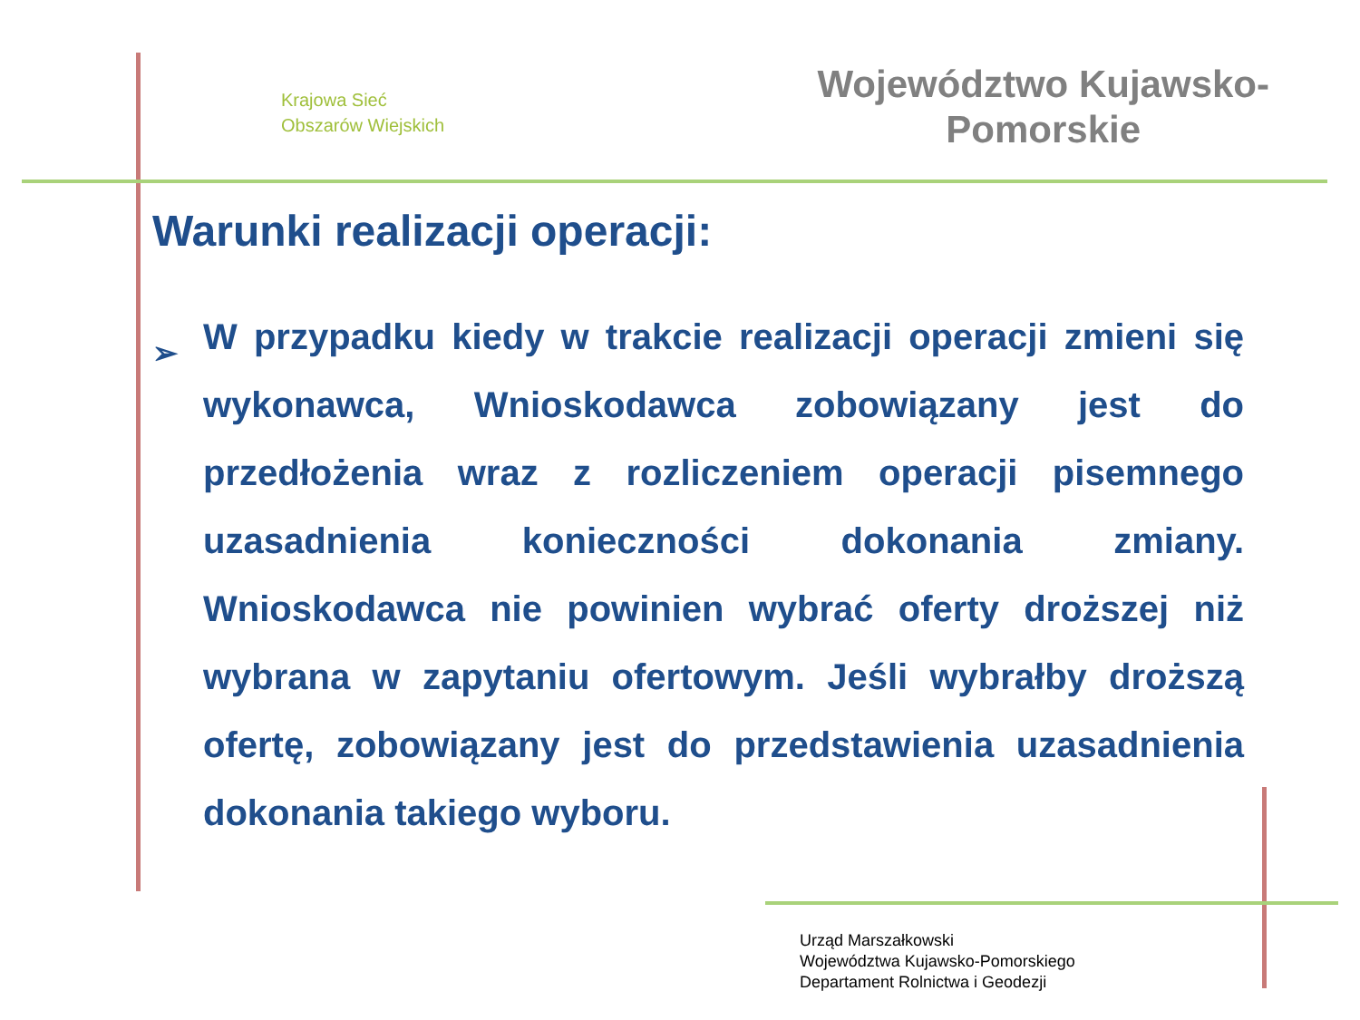Krajowa Sieć
Obszarów Wiejskich
Województwo Kujawsko-
Pomorskie
Warunki realizacji operacji:
➢
W przypadku kiedy w trakcie realizacji operacji zmieni się wykonawca, Wnioskodawca zobowiązany jest do przedłożenia wraz z rozliczeniem operacji pisemnego uzasadnienia konieczności dokonania zmiany. Wnioskodawca nie powinien wybrać oferty droższej niż wybrana w zapytaniu ofertowym. Jeśli wybrałby droższą ofertę, zobowiązany jest do przedstawienia uzasadnienia dokonania takiego wyboru.
Urząd Marszałkowski
Województwa Kujawsko-Pomorskiego
Departament Rolnictwa i Geodezji